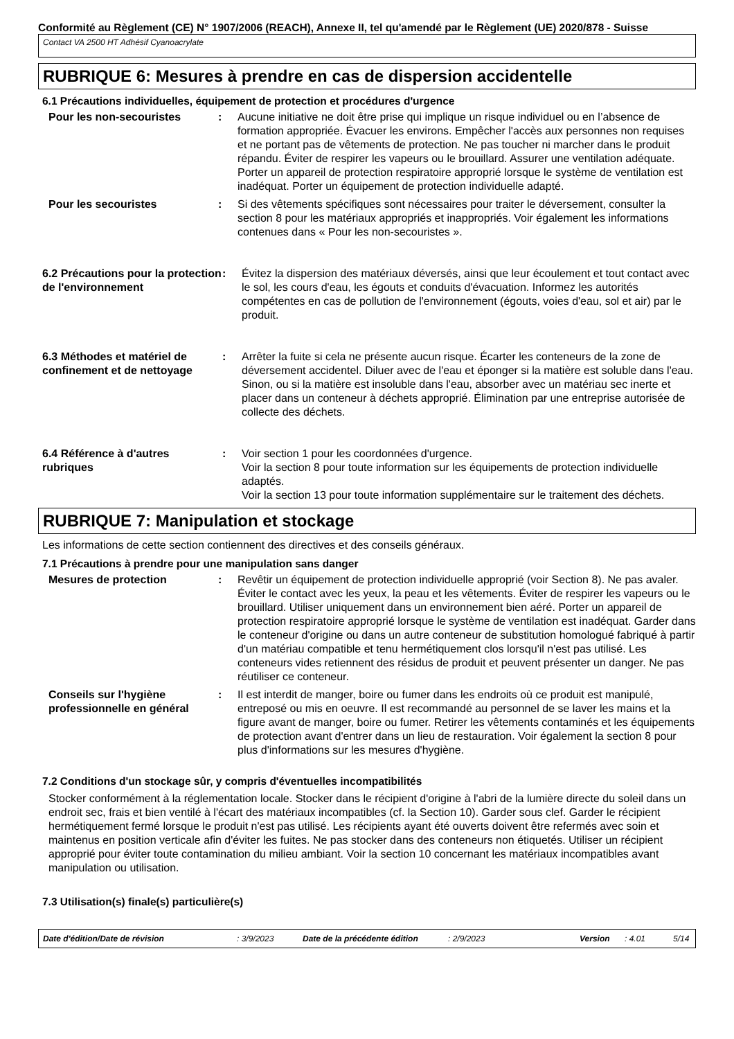Conformité au Règlement (CE) N° 1907/2006 (REACH), Annexe II, tel qu'amendé par le Règlement (UE) 2020/878 - Suisse
Contact VA 2500 HT Adhésif Cyanoacrylate
RUBRIQUE 6: Mesures à prendre en cas de dispersion accidentelle
6.1 Précautions individuelles, équipement de protection et procédures d'urgence
Pour les non-secouristes : Aucune initiative ne doit être prise qui implique un risque individuel ou en l’absence de formation appropriée. Évacuer les environs. Empêcher l'accès aux personnes non requises et ne portant pas de vêtements de protection. Ne pas toucher ni marcher dans le produit répandu. Éviter de respirer les vapeurs ou le brouillard. Assurer une ventilation adéquate. Porter un appareil de protection respiratoire approprié lorsque le système de ventilation est inadéquat. Porter un équipement de protection individuelle adapté.
Pour les secouristes : Si des vêtements spécifiques sont nécessaires pour traiter le déversement, consulter la section 8 pour les matériaux appropriés et inappropriés. Voir également les informations contenues dans « Pour les non-secouristes ».
6.2 Précautions pour la protection de l'environnement
: Évitez la dispersion des matériaux déversés, ainsi que leur écoulement et tout contact avec le sol, les cours d'eau, les égouts et conduits d'évacuation. Informez les autorités compétentes en cas de pollution de l'environnement (égouts, voies d'eau, sol et air) par le produit.
6.3 Méthodes et matériel de confinement et de nettoyage
: Arrêter la fuite si cela ne présente aucun risque. Écarter les conteneurs de la zone de déversement accidentel. Diluer avec de l'eau et éponger si la matière est soluble dans l'eau. Sinon, ou si la matière est insoluble dans l'eau, absorber avec un matériau sec inerte et placer dans un conteneur à déchets approprié. Élimination par une entreprise autorisée de collecte des déchets.
6.4 Référence à d'autres rubriques
: Voir section 1 pour les coordonnées d'urgence.
Voir la section 8 pour toute information sur les équipements de protection individuelle adaptés.
Voir la section 13 pour toute information supplémentaire sur le traitement des déchets.
RUBRIQUE 7: Manipulation et stockage
Les informations de cette section contiennent des directives et des conseils généraux.
7.1 Précautions à prendre pour une manipulation sans danger
Mesures de protection : Revêtir un équipement de protection individuelle approprié (voir Section 8). Ne pas avaler. Éviter le contact avec les yeux, la peau et les vêtements. Éviter de respirer les vapeurs ou le brouillard. Utiliser uniquement dans un environnement bien aéré. Porter un appareil de protection respiratoire approprié lorsque le système de ventilation est inadéquat. Garder dans le conteneur d'origine ou dans un autre conteneur de substitution homologué fabriqué à partir d'un matériau compatible et tenu hermétiquement clos lorsqu'il n'est pas utilisé. Les conteneurs vides retiennent des résidus de produit et peuvent présenter un danger. Ne pas réutiliser ce conteneur.
Conseils sur l'hygiène professionnelle en général
: Il est interdit de manger, boire ou fumer dans les endroits où ce produit est manipulé, entreposé ou mis en oeuvre. Il est recommandé au personnel de se laver les mains et la figure avant de manger, boire ou fumer. Retirer les vêtements contaminés et les équipements de protection avant d'entrer dans un lieu de restauration. Voir également la section 8 pour plus d'informations sur les mesures d'hygiène.
7.2 Conditions d'un stockage sûr, y compris d'éventuelles incompatibilités
Stocker conformément à la réglementation locale. Stocker dans le récipient d'origine à l'abri de la lumière directe du soleil dans un endroit sec, frais et bien ventilé à l'écart des matériaux incompatibles (cf. la Section 10). Garder sous clef. Garder le récipient hermétiquement fermé lorsque le produit n'est pas utilisé. Les récipients ayant été ouverts doivent être refermés avec soin et maintenus en position verticale afin d'éviter les fuites. Ne pas stocker dans des conteneurs non étiquetés. Utiliser un récipient approprié pour éviter toute contamination du milieu ambiant. Voir la section 10 concernant les matériaux incompatibles avant manipulation ou utilisation.
7.3 Utilisation(s) finale(s) particulière(s)
Date d'édition/Date de révision: 3/9/2023 Date de la précédente édition: 2/9/2023 Version: 4.01 5/14